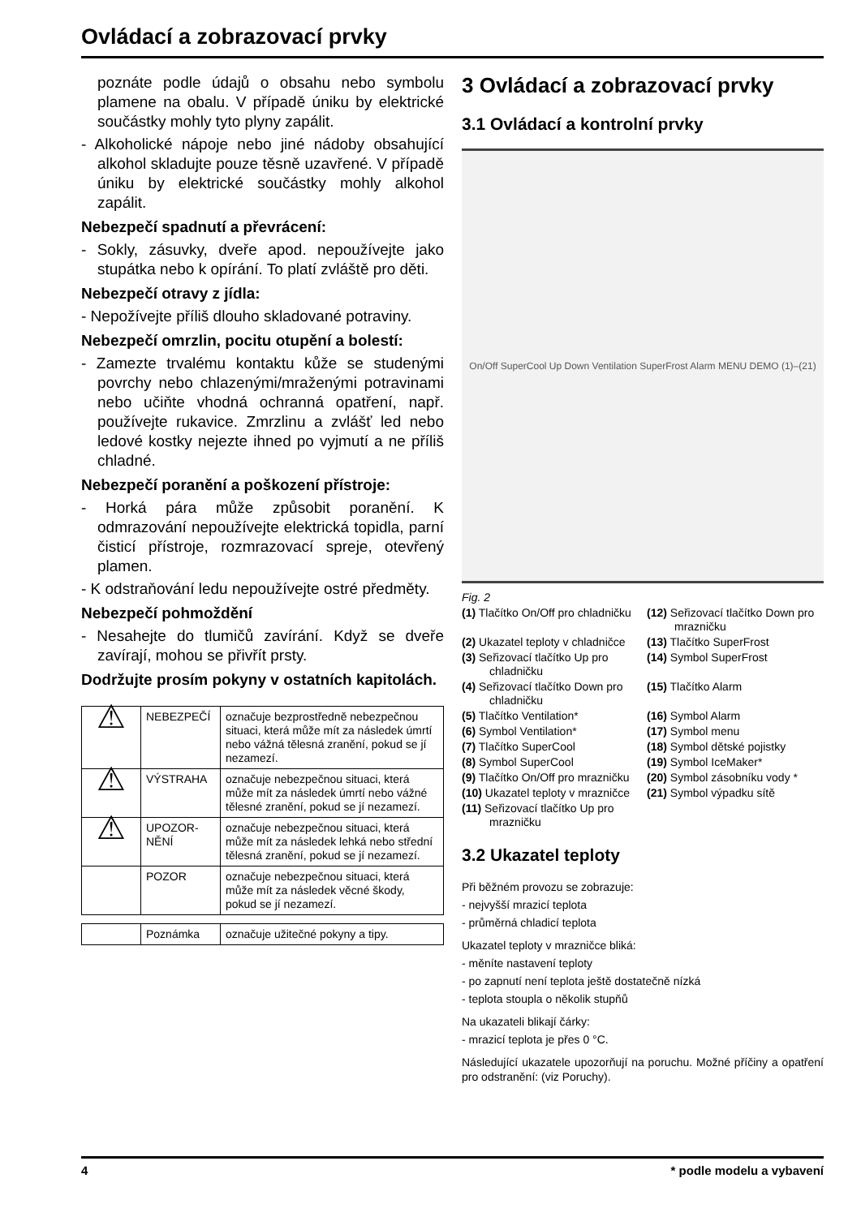Ovládací a zobrazovací prvky
poznáte podle údajů o obsahu nebo symbolu plamene na obalu. V případě úniku by elektrické součástky mohly tyto plyny zapálit.
- Alkoholické nápoje nebo jiné nádoby obsahující alkohol skladujte pouze těsně uzavřené. V případě úniku by elektrické součástky mohly alkohol zapálit.
Nebezpečí spadnutí a převrácení:
- Sokly, zásuvky, dveře apod. nepoužívejte jako stupátka nebo k opírání. To platí zvláště pro děti.
Nebezpečí otravy z jídla:
- Nepožívejte příliš dlouho skladované potraviny.
Nebezpečí omrzlin, pocitu otupění a bolestí:
- Zamezte trvalému kontaktu kůže se studenými povrchy nebo chlazenými/mraženými potravinami nebo učiňte vhodná ochranná opatření, např. používejte rukavice. Zmrzlinu a zvlášť led nebo ledové kostky nejezte ihned po vyjmutí a ne příliš chladné.
Nebezpečí poranění a poškození přístroje:
- Horká pára může způsobit poranění. K odmrazování nepoužívejte elektrická topidla, parní čisticí přístroje, rozmrazovací spreje, otevřený plamen.
- K odstraňování ledu nepoužívejte ostré předměty.
Nebezpečí pohmoždění
- Nesahejte do tlumičů zavírání. Když se dveře zavírají, mohou se přivřít prsty.
Dodržujte prosím pokyny v ostatních kapitolách.
| ⚠ | NEBEZPEČÍ | označuje bezprostředně nebezpečnou situaci, která může mít za následek úmrtí nebo vážná tělesná zranění, pokud se jí nezamezí. |
| ⚠ | VÝSTRAHA | označuje nebezpečnou situaci, která může mít za následek úmrtí nebo vážné tělesné zranění, pokud se jí nezamezí. |
| ⚠ | UPOZOR-NĚNÍ | označuje nebezpečnou situaci, která může mít za následek lehká nebo střední tělesná zranění, pokud se jí nezamezí. |
| | POZOR | označuje nebezpečnou situaci, která může mít za následek věcné škody, pokud se jí nezamezí. |
| | Poznámka | označuje užitečné pokyny a tipy. |
3 Ovládací a zobrazovací prvky
3.1 Ovládací a kontrolní prvky
On/Off SuperCool Up Down Ventilation SuperFrost Alarm MENU DEMO (1)–(21)
Fig. 2
(1) Tlačítko On/Off pro chladničku
(12) Seřizovací tlačítko Down pro mrazničku
(2) Ukazatel teploty v chladničce
(13) Tlačítko SuperFrost
(3) Seřizovací tlačítko Up pro chladničku
(14) Symbol SuperFrost
(4) Seřizovací tlačítko Down pro chladničku
(15) Tlačítko Alarm
(5) Tlačítko Ventilation*
(16) Symbol Alarm
(6) Symbol Ventilation*
(17) Symbol menu
(7) Tlačítko SuperCool
(18) Symbol dětské pojistky
(8) Symbol SuperCool
(19) Symbol IceMaker*
(9) Tlačítko On/Off pro mrazničku
(20) Symbol zásobníku vody *
(10) Ukazatel teploty v mrazničce
(21) Symbol výpadku sítě
(11) Seřizovací tlačítko Up pro mrazničku
3.2 Ukazatel teploty
Při běžném provozu se zobrazuje:
- nejvyšší mrazicí teplota
- průměrná chladicí teplota
Ukazatel teploty v mrazničce bliká:
- měníte nastavení teploty
- po zapnutí není teplota ještě dostatečně nízká
- teplota stoupla o několik stupňů
Na ukazateli blikají čárky:
- mrazicí teplota je přes 0 °C.
Následující ukazatele upozorňují na poruchu. Možné příčiny a opatření pro odstranění: (viz Poruchy).
4 * podle modelu a vybavení